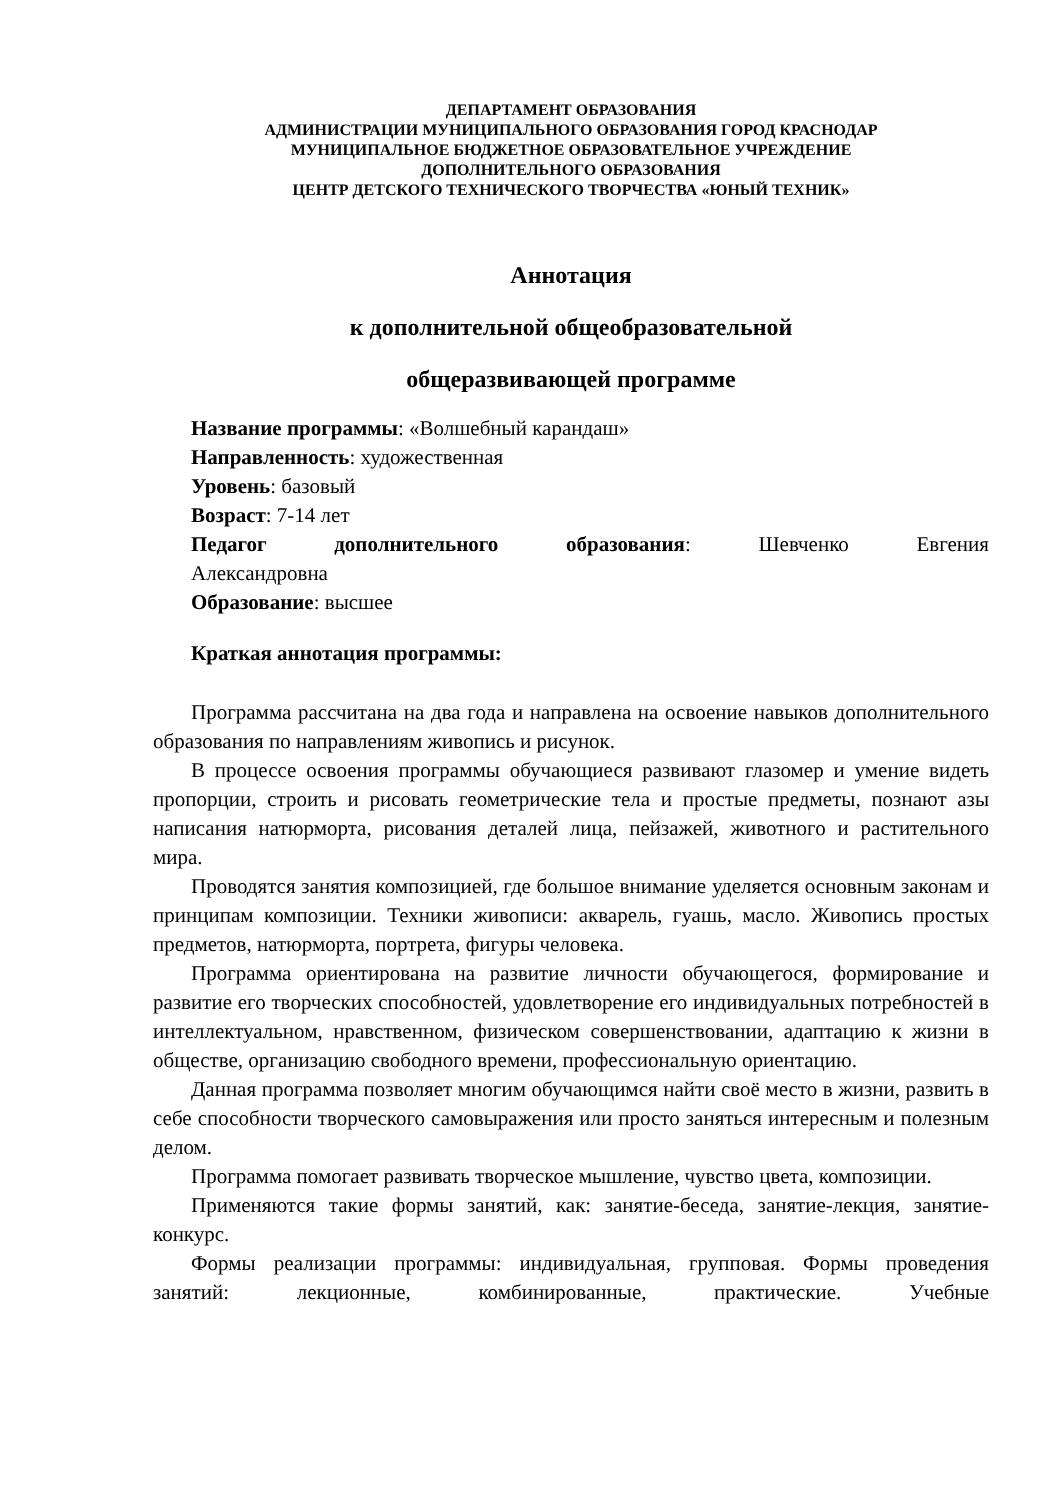ДЕПАРТАМЕНТ ОБРАЗОВАНИЯ
АДМИНИСТРАЦИИ МУНИЦИПАЛЬНОГО ОБРАЗОВАНИЯ ГОРОД КРАСНОДАР
МУНИЦИПАЛЬНОЕ БЮДЖЕТНОЕ ОБРАЗОВАТЕЛЬНОЕ УЧРЕЖДЕНИЕ
ДОПОЛНИТЕЛЬНОГО ОБРАЗОВАНИЯ
ЦЕНТР ДЕТСКОГО ТЕХНИЧЕСКОГО ТВОРЧЕСТВА «ЮНЫЙ ТЕХНИК»
Аннотация
к дополнительной общеобразовательной
общеразвивающей программе
Название программы: «Волшебный карандаш»
Направленность: художественная
Уровень: базовый
Возраст: 7-14 лет
Педагог дополнительного образования: Шевченко Евгения
Александровна
Образование: высшее
Краткая аннотация программы:
Программа рассчитана на два года и направлена на освоение навыков дополнительного образования по направлениям живопись и рисунок.
В процессе освоения программы обучающиеся развивают глазомер и умение видеть пропорции, строить и рисовать геометрические тела и простые предметы, познают азы написания натюрморта, рисования деталей лица, пейзажей, животного и растительного мира.
Проводятся занятия композицией, где большое внимание уделяется основным законам и принципам композиции. Техники живописи: акварель, гуашь, масло. Живопись простых предметов, натюрморта, портрета, фигуры человека.
Программа ориентирована на развитие личности обучающегося, формирование и развитие его творческих способностей, удовлетворение его индивидуальных потребностей в интеллектуальном, нравственном, физическом совершенствовании, адаптацию к жизни в обществе, организацию свободного времени, профессиональную ориентацию.
Данная программа позволяет многим обучающимся найти своё место в жизни, развить в себе способности творческого самовыражения или просто заняться интересным и полезным делом.
Программа помогает развивать творческое мышление, чувство цвета, композиции.
Применяются такие формы занятий, как: занятие-беседа, занятие-лекция, занятие-конкурс.
Формы реализации программы: индивидуальная, групповая. Формы проведения занятий: лекционные, комбинированные, практические. Учебные